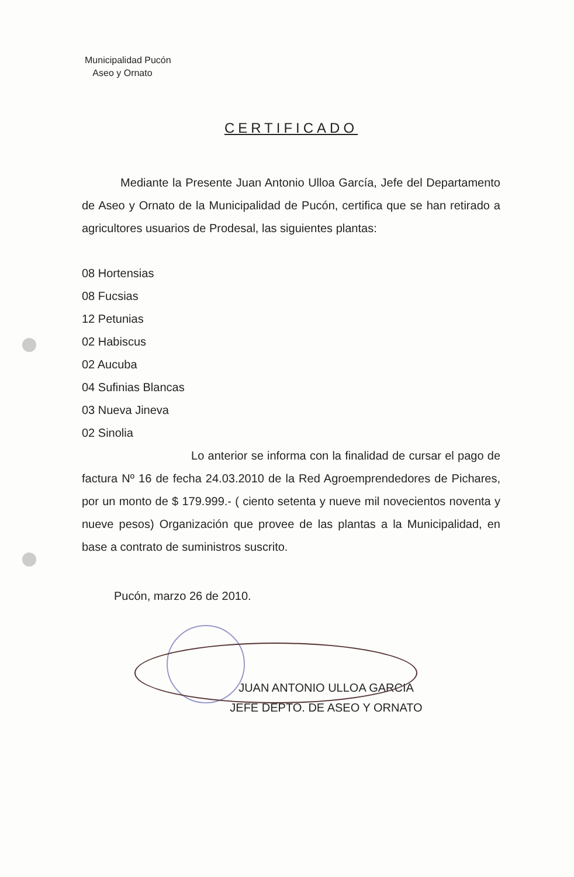Municipalidad Pucón
Aseo y Ornato
CERTIFICADO
Mediante la Presente Juan Antonio Ulloa García, Jefe del Departamento de Aseo y Ornato de la Municipalidad de Pucón, certifica que se han retirado a agricultores usuarios de Prodesal, las siguientes plantas:
08 Hortensias
08 Fucsias
12 Petunias
02 Habiscus
02 Aucuba
04 Sufinias Blancas
03 Nueva Jineva
02 Sinolia
Lo anterior se informa con la finalidad de cursar el pago de factura Nº 16 de fecha 24.03.2010 de la Red Agroemprendedores de Pichares, por un monto de $ 179.999.- ( ciento setenta y nueve mil novecientos noventa y nueve pesos) Organización que provee de las plantas a la Municipalidad, en base a contrato de suministros suscrito.
Pucón, marzo 26 de 2010.
JUAN ANTONIO ULLOA GARCIA
JEFE DEPTO. DE ASEO Y ORNATO